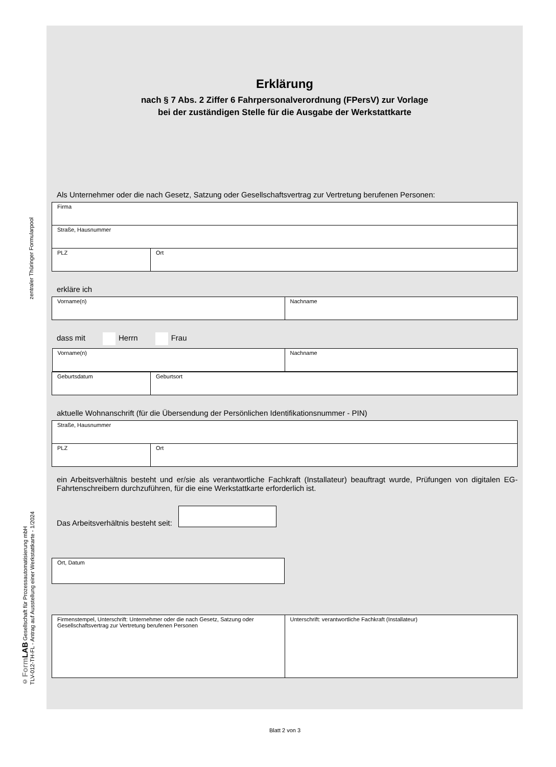zentraler Thüringer Formularpool
© Form LAB Gesellschaft für Prozessautomatisierung mbH
TLV-012-TH-FL - Antrag auf Ausstellung einer Werkstattkarte - 1/2024
Erklärung
nach § 7 Abs. 2 Ziffer 6 Fahrpersonalverordnung (FPersV) zur Vorlage
bei der zuständigen Stelle für die Ausgabe der Werkstattkarte
Als Unternehmer oder die nach Gesetz, Satzung oder Gesellschaftsvertrag zur Vertretung berufenen Personen:
| Firma | |
| Straße, Hausnummer | |
| PLZ | Ort |
erkläre ich
| Vorname(n) | Nachname |
dass mit Herrn Frau
| / Vorname(n) / Nachname / | |
| Geburtsdatum | Geburtsort |
aktuelle Wohnanschrift (für die Übersendung der Persönlichen Identifikationsnummer - PIN)
| Straße, Hausnummer | |
| PLZ | Ort |
ein Arbeitsverhältnis besteht und er/sie als verantwortliche Fachkraft (Installateur) beauftragt wurde, Prüfungen von digitalen EG-Fahrtenschreibern durchzuführen, für die eine Werkstattkarte erforderlich ist.
Das Arbeitsverhältnis besteht seit:
| Ort, Datum |
| Firmenstempel, Unterschrift: Unternehmer oder die nach Gesetz, Satzung oder Gesellschaftsvertrag zur Vertretung berufenen Personen | Unterschrift: verantwortliche Fachkraft (Installateur) |
Blatt 2 von 3